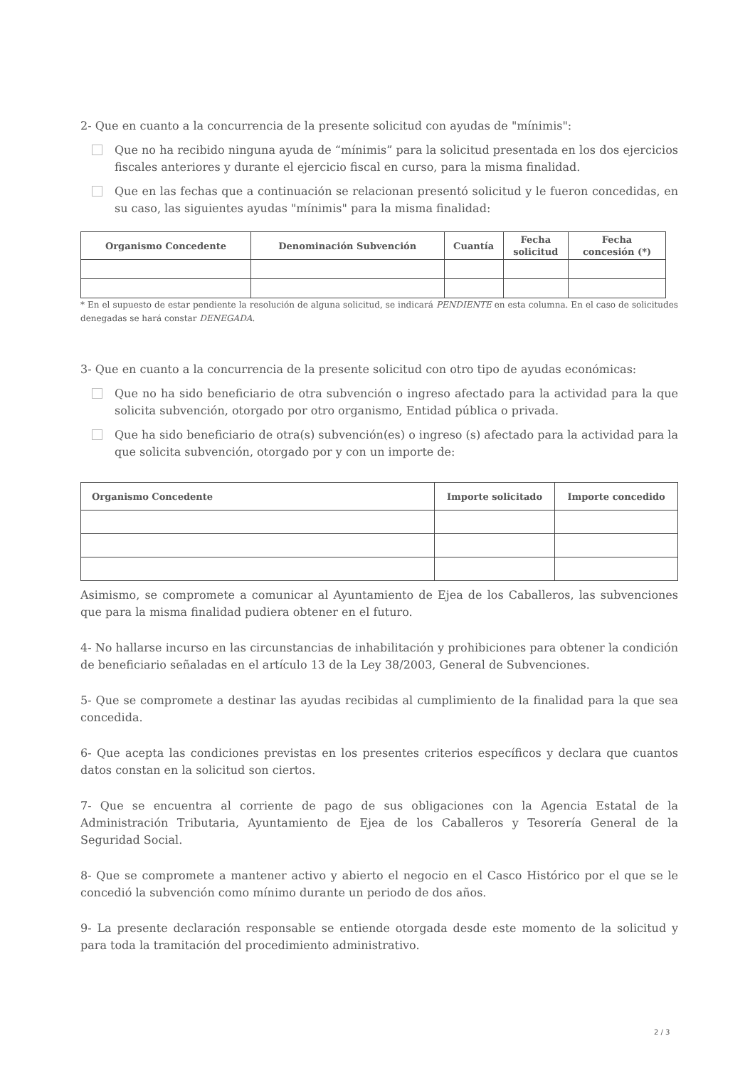2- Que en cuanto a la concurrencia de la presente solicitud con ayudas de "mínimis":
Que no ha recibido ninguna ayuda de “mínimis” para la solicitud presentada en los dos ejercicios fiscales anteriores y durante el ejercicio fiscal en curso, para la misma finalidad.
Que en las fechas que a continuación se relacionan presentó solicitud y le fueron concedidas, en su caso, las siguientes ayudas "mínimis" para la misma finalidad:
| Organismo Concedente | Denominación Subvención | Cuantía | Fecha solicitud | Fecha concesión (*) |
| --- | --- | --- | --- | --- |
* En el supuesto de estar pendiente la resolución de alguna solicitud, se indicará PENDIENTE en esta columna. En el caso de solicitudes denegadas se hará constar DENEGADA.
3- Que en cuanto a la concurrencia de la presente solicitud con otro tipo de ayudas económicas:
Que no ha sido beneficiario de otra subvención o ingreso afectado para la actividad para la que solicita subvención, otorgado por otro organismo, Entidad pública o privada.
Que ha sido beneficiario de otra(s) subvención(es) o ingreso (s) afectado para la actividad para la que solicita subvención, otorgado por y con un importe de:
| Organismo Concedente | Importe solicitado | Importe concedido |
| --- | --- | --- |
Asimismo, se compromete a comunicar al Ayuntamiento de Ejea de los Caballeros, las subvenciones que para la misma finalidad pudiera obtener en el futuro.
4- No hallarse incurso en las circunstancias de inhabilitación y prohibiciones para obtener la condición de beneficiario señaladas en el artículo 13 de la Ley 38/2003, General de Subvenciones.
5- Que se compromete a destinar las ayudas recibidas al cumplimiento de la finalidad para la que sea concedida.
6- Que acepta las condiciones previstas en los presentes criterios específicos y declara que cuantos datos constan en la solicitud son ciertos.
7- Que se encuentra al corriente de pago de sus obligaciones con la Agencia Estatal de la Administración Tributaria, Ayuntamiento de Ejea de los Caballeros y Tesorería General de la Seguridad Social.
8- Que se compromete a mantener activo y abierto el negocio en el Casco Histórico por el que se le concedió la subvención como mínimo durante un periodo de dos años.
9- La presente declaración responsable se entiende otorgada desde este momento de la solicitud y para toda la tramitación del procedimiento administrativo.
2 / 3